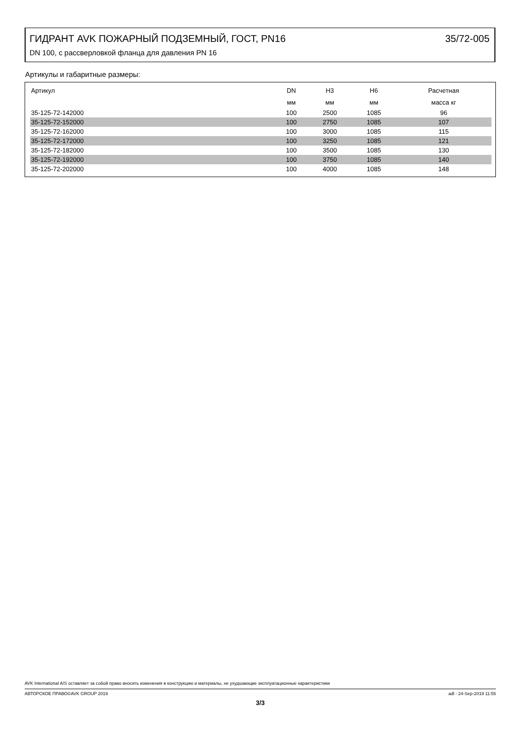ГИДРАНТ AVK ПОЖАРНЫЙ ПОДЗЕМНЫЙ, ГОСТ, PN16 35/72-005
DN 100, с рассверловкой фланца для давления PN 16
Артикулы и габаритные размеры:
| Артикул | DN | H3 | H6 | Расчетная |
| --- | --- | --- | --- | --- |
| | мм | мм | мм | масса кг |
| 35-125-72-142000 | 100 | 2500 | 1085 | 96 |
| 35-125-72-152000 | 100 | 2750 | 1085 | 107 |
| 35-125-72-162000 | 100 | 3000 | 1085 | 115 |
| 35-125-72-172000 | 100 | 3250 | 1085 | 121 |
| 35-125-72-182000 | 100 | 3500 | 1085 | 130 |
| 35-125-72-192000 | 100 | 3750 | 1085 | 140 |
| 35-125-72-202000 | 100 | 4000 | 1085 | 148 |
AVK International A/S оставляет за собой право вносить изменения в конструкцию и материалы, не ухудшающие эксплуатационные характеристики
АВТОРСКОЕ ПРАВО©AVK GROUP 2019 adl - 24-Sep-2019 11:55
3/3